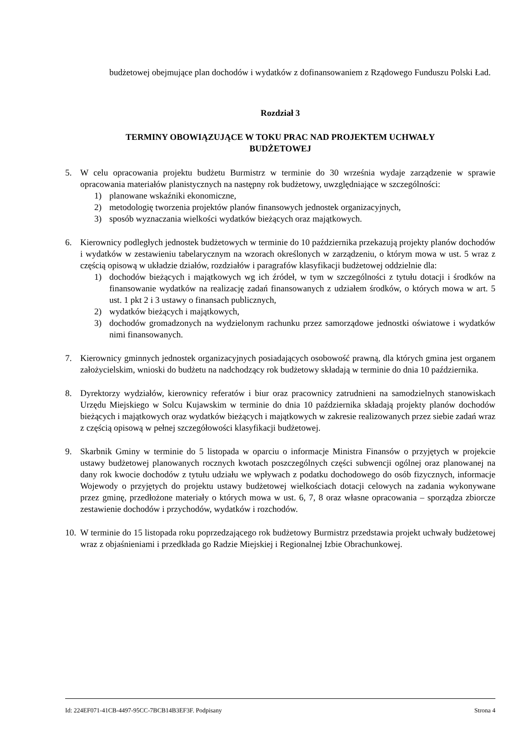budżetowej obejmujące plan dochodów i wydatków z dofinansowaniem z Rządowego Funduszu Polski Ład.
Rozdział 3
TERMINY OBOWIĄZUJĄCE W TOKU PRAC NAD PROJEKTEM UCHWAŁY
BUDŻETOWEJ
5. W celu opracowania projektu budżetu Burmistrz w terminie do 30 września wydaje zarządzenie w sprawie opracowania materiałów planistycznych na następny rok budżetowy, uwzględniające w szczególności:
1) planowane wskaźniki ekonomiczne,
2) metodologię tworzenia projektów planów finansowych jednostek organizacyjnych,
3) sposób wyznaczania wielkości wydatków bieżących oraz majątkowych.
6. Kierownicy podległych jednostek budżetowych w terminie do 10 października przekazują projekty planów dochodów i wydatków w zestawieniu tabelarycznym na wzorach określonych w zarządzeniu, o którym mowa w ust. 5 wraz z częścią opisową w układzie działów, rozdziałów i paragrafów klasyfikacji budżetowej oddzielnie dla:
1) dochodów bieżących i majątkowych wg ich źródeł, w tym w szczególności z tytułu dotacji i środków na finansowanie wydatków na realizację zadań finansowanych z udziałem środków, o których mowa w art. 5 ust. 1 pkt 2 i 3 ustawy o finansach publicznych,
2) wydatków bieżących i majątkowych,
3) dochodów gromadzonych na wydzielonym rachunku przez samorządowe jednostki oświatowe i wydatków nimi finansowanych.
7. Kierownicy gminnych jednostek organizacyjnych posiadających osobowość prawną, dla których gmina jest organem założycielskim, wnioski do budżetu na nadchodzący rok budżetowy składają w terminie do dnia 10 października.
8. Dyrektorzy wydziałów, kierownicy referatów i biur oraz pracownicy zatrudnieni na samodzielnych stanowiskach Urzędu Miejskiego w Solcu Kujawskim w terminie do dnia 10 października składają projekty planów dochodów bieżących i majątkowych oraz wydatków bieżących i majątkowych w zakresie realizowanych przez siebie zadań wraz z częścią opisową w pełnej szczegółowości klasyfikacji budżetowej.
9. Skarbnik Gminy w terminie do 5 listopada w oparciu o informacje Ministra Finansów o przyjętych w projekcie ustawy budżetowej planowanych rocznych kwotach poszczególnych części subwencji ogólnej oraz planowanej na dany rok kwocie dochodów z tytułu udziału we wpływach z podatku dochodowego do osób fizycznych, informacje Wojewody o przyjętych do projektu ustawy budżetowej wielkościach dotacji celowych na zadania wykonywane przez gminę, przedłożone materiały o których mowa w ust. 6, 7, 8 oraz własne opracowania – sporządza zbiorcze zestawienie dochodów i przychodów, wydatków i rozchodów.
10.
W terminie do 15 listopada roku poprzedzającego rok budżetowy Burmistrz przedstawia projekt uchwały budżetowej wraz z objaśnieniami i przedkłada go Radzie Miejskiej i Regionalnej Izbie Obrachunkowej.
Id: 224EF071-41CB-4497-95CC-7BCB14B3EF3F. Podpisany Strona 4